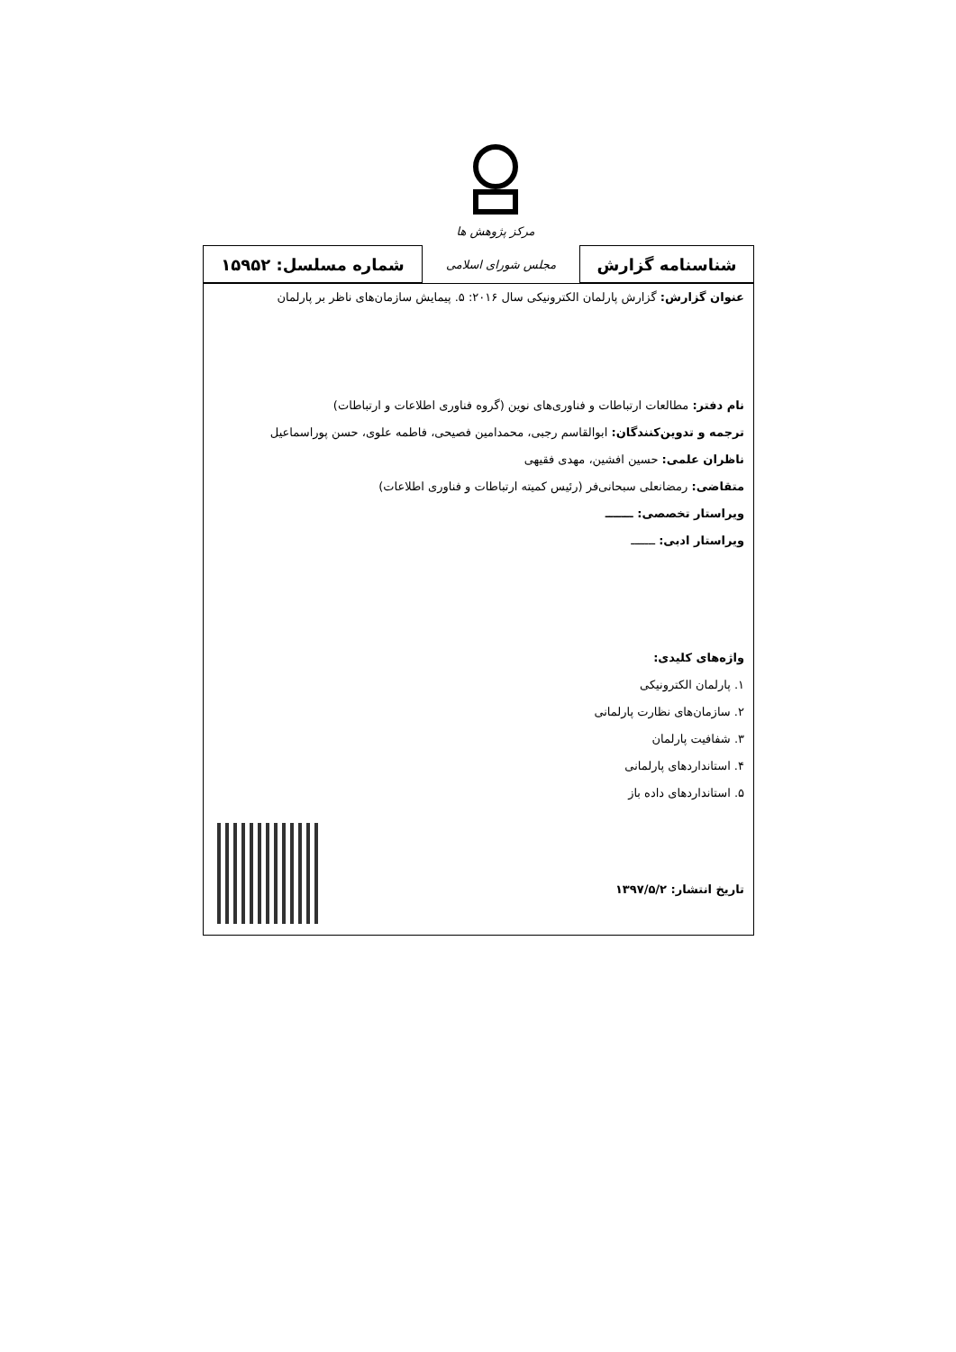مرکز پژوهش ها
| شناسنامه گزارش | مجلس شورای اسلامی | شماره مسلسل: ۱۵۹۵۲ |
عنوان گزارش: گزارش پارلمان الکترونیکی سال ۲۰۱۶: ۵. پیمایش سازمان‌های ناظر بر پارلمان
نام دفتر: مطالعات ارتباطات و فناوری‌های نوین (گروه فناوری اطلاعات و ارتباطات)
ترجمه و تدوین‌کنندگان: ابوالقاسم رجبی، محمدامین فصیحی، فاطمه علوی، حسن پوراسماعیل
ناظران علمی: حسین افشین، مهدی فقیهی
متقاضی: رمضانعلی سبحانی‌فر (رئیس کمیته ارتباطات و فناوری اطلاعات)
ویراستار تخصصی: ـــــــ
ویراستار ادبی: ـــــــ
واژه‌های کلیدی:
۱. پارلمان الکترونیکی
۲. سازمان‌های نظارت پارلمانی
۳. شفافیت پارلمان
۴. استانداردهای پارلمانی
۵. استانداردهای داده باز
تاریخ انتشار: ۱۳۹۷/۵/۲